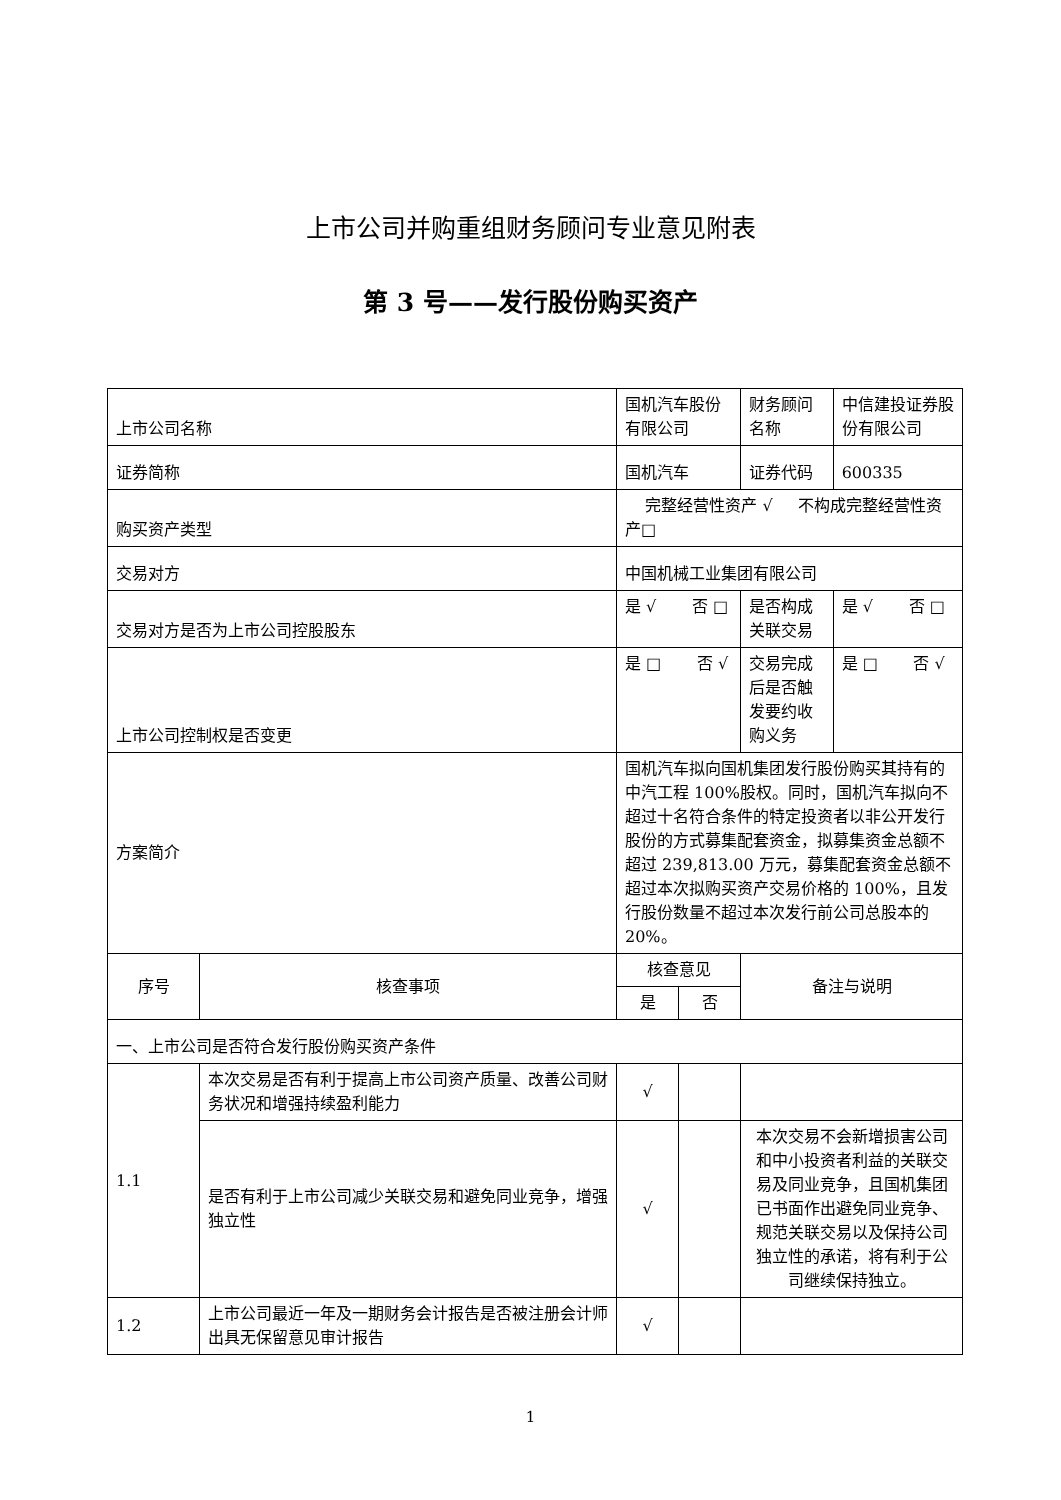上市公司并购重组财务顾问专业意见附表
第 3 号——发行股份购买资产
| 上市公司名称 | | 国机汽车股份有限公司 | | 财务顾问名称 | 中信建投证券股份有限公司 |
| 证券简称 | | 国机汽车 | | 证券代码 | 600335 |
| 购买资产类型 | | 完整经营性资产 √ 不构成完整经营性资产□ | | | |
| 交易对方 | | 中国机械工业集团有限公司 | | | |
| 交易对方是否为上市公司控股股东 | | 是 √ 否 □ | | 是否构成关联交易 | 是 √ 否 □ |
| 上市公司控制权是否变更 | | 是 □ 否 √ | | 交易完成后是否触发要约收购义务 | 是 □ 否 √ |
| 方案简介 | | 国机汽车拟向国机集团发行股份购买其持有的中汽工程 100%股权。同时，国机汽车拟向不超过十名符合条件的特定投资者以非公开发行股份的方式募集配套资金，拟募集资金总额不超过 239,813.00 万元，募集配套资金总额不超过本次拟购买资产交易价格的 100%，且发行股份数量不超过本次发行前公司总股本的 20%。 | | | |
| 序号 | 核查事项 | 核查意见 | | 备注与说明 | |
| | | 是 | 否 | | |
| 一、上市公司是否符合发行股份购买资产条件 | | | | | |
| 1.1 | 本次交易是否有利于提高上市公司资产质量、改善公司财务状况和增强持续盈利能力 | √ | | | |
| | 是否有利于上市公司减少关联交易和避免同业竞争，增强独立性 | √ | | 本次交易不会新增损害公司和中小投资者利益的关联交易及同业竞争，且国机集团已书面作出避免同业竞争、规范关联交易以及保持公司独立性的承诺，将有利于公司继续保持独立。 | |
| 1.2 | 上市公司最近一年及一期财务会计报告是否被注册会计师出具无保留意见审计报告 | √ | | | |
1